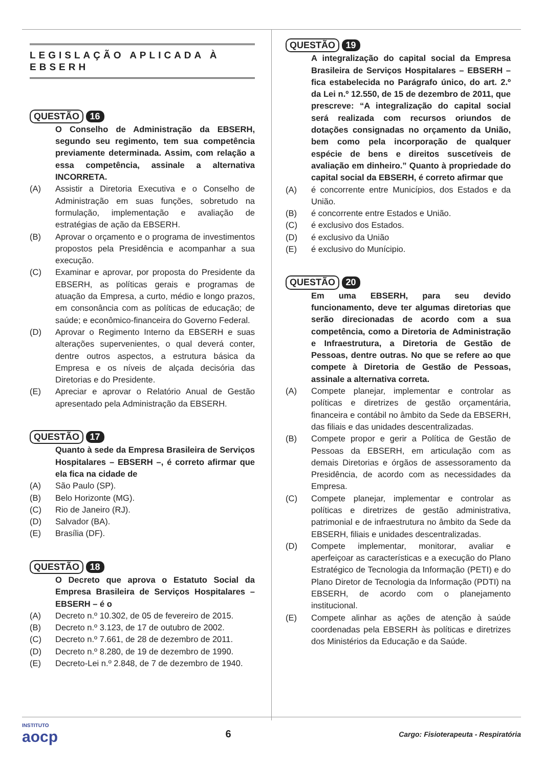LEGISLAÇÃO APLICADA À EBSERH
QUESTÃO 16
O Conselho de Administração da EBSERH, segundo seu regimento, tem sua competência previamente determinada. Assim, com relação a essa competência, assinale a alternativa INCORRETA.
(A) Assistir a Diretoria Executiva e o Conselho de Administração em suas funções, sobretudo na formulação, implementação e avaliação de estratégias de ação da EBSERH.
(B) Aprovar o orçamento e o programa de investimentos propostos pela Presidência e acompanhar a sua execução.
(C) Examinar e aprovar, por proposta do Presidente da EBSERH, as políticas gerais e programas de atuação da Empresa, a curto, médio e longo prazos, em consonância com as políticas de educação; de saúde; e econômico-financeira do Governo Federal.
(D) Aprovar o Regimento Interno da EBSERH e suas alterações supervenientes, o qual deverá conter, dentre outros aspectos, a estrutura básica da Empresa e os níveis de alçada decisória das Diretorias e do Presidente.
(E) Apreciar e aprovar o Relatório Anual de Gestão apresentado pela Administração da EBSERH.
QUESTÃO 17
Quanto à sede da Empresa Brasileira de Serviços Hospitalares – EBSERH –, é correto afirmar que ela fica na cidade de
(A) São Paulo (SP).
(B) Belo Horizonte (MG).
(C) Rio de Janeiro (RJ).
(D) Salvador (BA).
(E) Brasília (DF).
QUESTÃO 18
O Decreto que aprova o Estatuto Social da Empresa Brasileira de Serviços Hospitalares – EBSERH – é o
(A) Decreto n.º 10.302, de 05 de fevereiro de 2015.
(B) Decreto n.º 3.123, de 17 de outubro de 2002.
(C) Decreto n.º 7.661, de 28 de dezembro de 2011.
(D) Decreto n.º 8.280, de 19 de dezembro de 1990.
(E) Decreto-Lei n.º 2.848, de 7 de dezembro de 1940.
QUESTÃO 19
A integralização do capital social da Empresa Brasileira de Serviços Hospitalares – EBSERH – fica estabelecida no Parágrafo único, do art. 2.º da Lei n.º 12.550, de 15 de dezembro de 2011, que prescreve: “A integralização do capital social será realizada com recursos oriundos de dotações consignadas no orçamento da União, bem como pela incorporação de qualquer espécie de bens e direitos suscetíveis de avaliação em dinheiro.” Quanto à propriedade do capital social da EBSERH, é correto afirmar que
(A) é concorrente entre Municípios, dos Estados e da União.
(B) é concorrente entre Estados e União.
(C) é exclusivo dos Estados.
(D) é exclusivo da União
(E) é exclusivo do Munícipio.
QUESTÃO 20
Em uma EBSERH, para seu devido funcionamento, deve ter algumas diretorias que serão direcionadas de acordo com a sua competência, como a Diretoria de Administração e Infraestrutura, a Diretoria de Gestão de Pessoas, dentre outras. No que se refere ao que compete à Diretoria de Gestão de Pessoas, assinale a alternativa correta.
(A) Compete planejar, implementar e controlar as políticas e diretrizes de gestão orçamentária, financeira e contábil no âmbito da Sede da EBSERH, das filiais e das unidades descentralizadas.
(B) Compete propor e gerir a Política de Gestão de Pessoas da EBSERH, em articulação com as demais Diretorias e órgãos de assessoramento da Presidência, de acordo com as necessidades da Empresa.
(C) Compete planejar, implementar e controlar as políticas e diretrizes de gestão administrativa, patrimonial e de infraestrutura no âmbito da Sede da EBSERH, filiais e unidades descentralizadas.
(D) Compete implementar, monitorar, avaliar e aperfeiçoar as características e a execução do Plano Estratégico de Tecnologia da Informação (PETI) e do Plano Diretor de Tecnologia da Informação (PDTI) na EBSERH, de acordo com o planejamento institucional.
(E) Compete alinhar as ações de atenção à saúde coordenadas pela EBSERH às políticas e diretrizes dos Ministérios da Educação e da Saúde.
INSTITUTO
aocp
6
Cargo: Fisioterapeuta - Respiratória